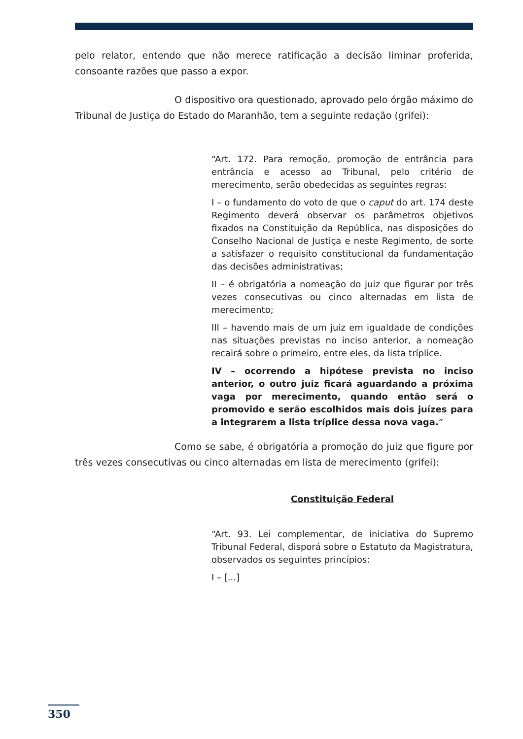pelo relator, entendo que não merece ratificação a decisão liminar proferida, consoante razões que passo a expor.
O dispositivo ora questionado, aprovado pelo órgão máximo do Tribunal de Justiça do Estado do Maranhão, tem a seguinte redação (grifei):
“Art. 172. Para remoção, promoção de entrância para entrância e acesso ao Tribunal, pelo critério de merecimento, serão obedecidas as seguintes regras:
I – o fundamento do voto de que o caput do art. 174 deste Regimento deverá observar os parâmetros objetivos fixados na Constituição da República, nas disposições do Conselho Nacional de Justiça e neste Regimento, de sorte a satisfazer o requisito constitucional da fundamentação das decisões administrativas;
II – é obrigatória a nomeação do juiz que figurar por três vezes consecutivas ou cinco alternadas em lista de merecimento;
III – havendo mais de um juiz em igualdade de condições nas situações previstas no inciso anterior, a nomeação recairá sobre o primeiro, entre eles, da lista tríplice.
IV – ocorrendo a hipótese prevista no inciso anterior, o outro juiz ficará aguardando a próxima vaga por merecimento, quando então será o promovido e serão escolhidos mais dois juízes para a integrarem a lista tríplice dessa nova vaga.”
Como se sabe, é obrigatória a promoção do juiz que figure por três vezes consecutivas ou cinco alternadas em lista de merecimento (grifei):
Constituição Federal
“Art. 93. Lei complementar, de iniciativa do Supremo Tribunal Federal, disporá sobre o Estatuto da Magistratura, observados os seguintes princípios:
I – [...]
350